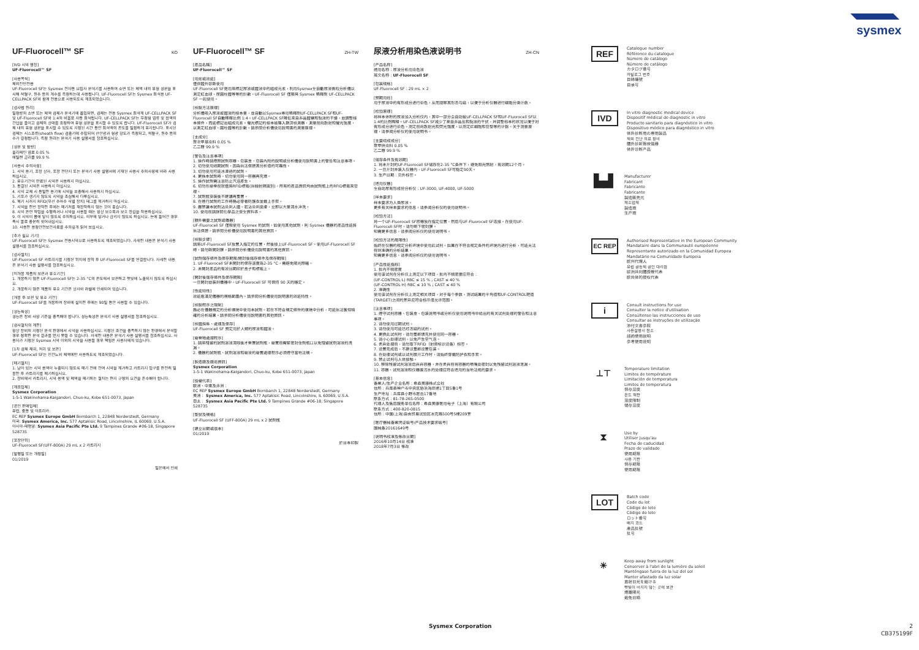sysmex
UF-Fluorocell™ SF KO
[IVD 시약 명칭]
UF-Fluorocell™ SF
[사용목적]
체외진단전용
UF-Fluorocell SF는 Sysmex 전자동 요입자 분석기를 사용하여 소변 또는 체액 내의 유형 성분을 표시해 적혈구, 원주 등의 계수를 측정하는데 사용됩니다. UF-Fluorocell SF는 Sysmex 희석용 UF-CELLPACK SF와 함께 전용으로 사용되도록 제조되었습니다.
[검사법 원리]
일정량의 소변 또는 체액 검체가 분석기에 흡입되면, 검체는 전용 Sysmex 희석제 UF-CELLPACK SF 및 UF-Fluorocell SF와 1:4의 비율로 자동 희석됩니다. UF-CELLPACK SF는 무정형 염류 및 점액의 간섭을 줄이고 검체의 상태를 조정하여 유형 성분을 표시할 수 있도록 합니다. UF-Fluorocell SF가 검체 내의 유형 성분을 표시할 수 있도록 지정된 시간 동안 희석액의 온도를 일정하게 유지합니다. 표시된 검체는 시스조류(sheath flow) 검출기에 주입되어 산란광과 형광 강도가 측정되고, 적혈구, 원주 등의 수가 결정됩니다. 측정 원리는 분석기 사용 설명서를 참조하십시오.
[성분 및 함량]
폴리메틴 염료 0.05 %
에틸렌 글리콜 99.9 %
[사용시 주의사항]
1. 시약 용기, 포장 상자, 포장 전단지 또는 분석기 사용 설명서에 기재된 사용시 주의사항에 따라 사용하십시오.
2. 유효기간이 만료된 시약은 사용하지 마십시오.
3. 동결된 시약은 사용하지 마십시오.
4. 시약 교체 시 동일한 용기에 시약을 보충해서 사용하지 마십시오.
5. 기포가 생기지 않도록 시약을 조심해서 다루십시오.
6. 폐기 시까지 RFID(무선 주파수 식별 장치) 태그를 제거하지 마십시오.
7. 시약을 한번 장착한 후에는 폐기처를 재장착하지 않는 것이 좋습니다.
8. 시약 관련 작업을 수행하거나 시약을 사용할 때는 항상 보호복과 보호 장갑을 착용하십시오.
9. 이 시약이 몸에 닿지 않도록 주의하십시오. 피부에 닿거나 삼키지 않도록 하십시오. 눈에 들어간 경우 즉시 물로 충분히 씻어내십시오.
10. 사용한 용정안전보건자료를 주의깊게 읽어 보십시오.
[추가 필요 기기]
UF-Fluorocell SF는 Sysmex 전용시약으로 사용하도록 제조되었습니다. 자세한 내용은 분석기 사용 설명서를 참조하십시오.
[검사절차]
UF-Fluorocell SF 카트리지를 지정된 위치에 장착 후 UF-Fluorocell SF를 연결합니다. 자세한 내용은 분석기 사용 설명서를 참조하십시오.
[미개봉 제품의 보관과 유효기간]
1. 개봉하지 않은 UF-Fluorocell SF는 2-35 °C의 온도에서 보관하고 햇빛에 노출되지 않도록 하십시오.
2. 개봉하지 않은 제품의 유효 기간은 상자와 라벨에 인쇄되어 있습니다.
[개봉 후 보관 및 유효 기간]
UF-Fluorocell SF를 개봉하여 장비에 설치한 후에는 90일 동안 사용할 수 있습니다.
[성능특성]
성능은 장비 사양 기준을 충족해야 합니다. 성능특성은 분석기 사용 설명서를 참조하십시오.
[검사절차의 제한]
항상 장비의 지정된 분석 환경에서 시약을 사용하십시오. 지정된 조건을 충족하지 않는 환경에서 분석할 경우 정확한 분석 결과를 얻지 못할 수 있습니다. 자세한 내용은 분석기 사용 설명서를 참조하십시오. 사용자가 지정된 Sysmex 시약 이외의 시약을 사용할 경우 책임은 사용자에게 있습니다.
[1차 검체 채취, 처리 및 보관]
UF-Fluorocell SF는 인간뇨와 체액에만 사용하도록 제조되었습니다.
[폐기절차]
1. 남아 있는 시약 용액이 누출되지 않도록 폐기 전에 잔여 시약을 제거하고 카트리지 입구를 완전히 밀봉한 후 카트리지를 폐기하십시오.
2. 장비에서 카트리지, 시약 용액 및 폐액을 폐기하는 절차는 현지 규정의 요건을 준수해야 합니다.
[제조업체]
Sysmex Corporation
1-5-1 Wakinohama-Kaigandori, Chuo-ku, Kobe 651-0073, Japan
[공인 판매업체]
유럽, 중동 및 아프리카:
EC REP Sysmex Europe GmbH Bornbarch 1, 22848 Norderstedt, Germany
미국: Sysmex America, Inc. 577 Aptakisic Road, Lincolnshire, IL 60069, U.S.A.
아시아-태평양: Sysmex Asia Pacific Pte Ltd. 9 Tampines Grande #06-18, Singapore 528735
[포장단위]
UF-Fluorocell SF(UFF-800A) 29 mL x 2 카트리지
[발행일 또는 개정일]
01/2019
일본에서 인쇄
UF-Fluorocell™ SF ZH-TW
[產品名稱]
UF-Fluorocell™ SF
[用途或效能]
僅供體外診斷使用
UF-Fluorocell SF是用來標記尿液或體液中的組成元素，利用Sysmex全自動尿液微粒分析儀以測定紅血球、尿圓柱體等等的計數。UF-Fluorocell SF 僅限與 Sysmex 稀釋劑 UF-CELLPACK SF 一起使用。
[檢驗方法原理]
分析儀吸入尿液或體液的樣本量，並自動以Sysmex專用稀釋劑UF-CELLPACK SF和UF-Fluorocell SF自動稀釋比例 1:4。UF-CELLPACK SF降低來自非晶體鹽和黏液的干擾，並調整樣本條件，而能標記出組成元素。螢光標記的樣本被導入鞘流檢測器，測量前向散射和螢光強度，以測定紅血球、圓柱體等的計數。請參閱分析儀使用說明書的測量原理。
[主成分]
聚次甲基染料 0.05 %
乙二醇 99.9 %
[警告及注意事項]
1. 操作時請遵照試劑容器、包裝盒、包裝內附的說明或分析儀使用說明書上的警告和注意事項。
2. 切勿使用過期試劑，因為無法保證其分析值的可靠性。
3. 切勿使用可能冰凍過的試劑。
4. 更換本試劑時，切勿使用同一容器再充填。
5. 操作試劑需注意防止汽泡產生。
6. 切勿在廢棄前就擅將RFID標籤(無線射頻識別)，所有的產品資訊均由試劑瓶上的RFID標籤來管理。
7. 試劑瓶安裝後不建議再重置。
8. 在進行試劑的工作時務必穿著防護衣並戴上手套。
9. 嚴禁讓本試劑沾染到人體。若沾染到皮膚，立即以大量清水沖洗。
10. 使用前請詳閱化學品之安全資料表。
[額外需要之試劑或儀器]
UF-Fluorocell SF 僅限使用 Sysmex 的試劑，如使用其他試劑，則 Sysmex 儀器的產品性能將無法保證。請參閱分析儀使用說明書的其他資訊。
[檢驗步驟]
請將UF-Fluorocell SF放置入指定的位置，然後接上UF-Fluorocell SF。使用UF-Fluorocell SF 時，請勿斷開封膜。請參閱分析儀使用說明書的其他資訊。
[試劑儲存條件及保存期限/開封後儲存條件及保存期限]
1. UF-Fluorocell SF未開封的保存溫度為2-35 °C，需避免陽光照曬。
2. 未開封產品的有效日期印於盒子和標籤上。
[開封後儲存條件及保存期限]
一旦開封並裝到儀器中，UF-Fluorocell SF 可保持 90 天的穩定。
[性能特性]
效能應滿足儀器的規格範圍內。請參閱分析儀使用說明書的效能特性。
[檢驗程序之限制]
務必在儀器規定的分析環境中使用本試劑。若在不符合規定條件的環境中分析，可能無法獲得精確的分析結果。請參閱分析儀使用說明書的其他資訊。
[檢體採集、處理及保存]
UF-Fluorocell SF 預定用於人類的尿液和體液。
[廢棄物處理程序]
1. 請將殘留的試劑溶液清除後才棄置試劑瓶，廢置前需緊密封住劑瓶口以免殘留試劑溶液的洩漏。
2. 儀器的試劑瓶、試劑溶液和廢液的廢置處理程序必須遵守當地法規。
[製造廠及廠商資訊]
Sysmex Corporation
1-5-1 Wakinohama-Kaigandori, Chuo-ku, Kobe 651-0073, Japan
[授權代表]
歐洲、中東及非洲：
EC REP Sysmex Europe GmbH Bornbarch 1, 22848 Norderstedt, Germany
美洲： Sysmex America, Inc. 577 Aptakisic Road, Lincolnshire, IL 60069, U.S.A.
亞太： Sysmex Asia Pacific Pte Ltd. 9 Tampines Grande #06-18, Singapore 528735
[型號及規格]
UF-Fluorocell SF (UFF-800A) 29 mL x 2 試劑瓶
[建立日期或版本]
01/2019
於日本印製
尿液分析用染色液说明书 ZH-CN
[产品名称]
通用名称：尿液分析用染色液
英文名称：UF-Fluorocell SF
[包装规格]
UF-Fluorocell SF：29 mL × 2
[预期用途]
用于尿液中的有形成分进行染色，从而观察其形态与结，以便于分析仪器进行细胞分类计数。
[检验原理]
将样本体积的尿液加入分析仪内，其中一部分会自动被UF-CELLPACK SF和UF-Fluorocell SF以1:4的比例稀释。UF-CELLPACK SF减少了来自非晶盐和黏液的干扰，并调整标本的状况以便于对有形成分进行染色。测定前向散射光和荧光强度，以测定红细胞和管型等的计数。关于测量原理，请参阅分析仪的使用说明书。
[主要组成成分]
聚甲炔染料 0.05 %
乙二醇 99.9 %
[储存条件及有效期]
1. 将未开封的UF-Fluorocell SF储存在2-35 °C条件下，避免阳光照射，有效期12个月。
2. 一旦开封并装入仪器内，UF-Fluorocell SF可稳定90天。
3. 生产日期：见外标签。
[适用仪器]
全自动尿有形成份分析仪：UF-3000, UF-4000, UF-5000
[样本要求]
样本要求为人类尿液。
更多有关样本要求的信息，请参阅分析仪的使用说明书。
[检验方法]
将一个UF-Fluorocell SF容器放在指定位置，然后与UF-Fluorocell SF连接。在使用UF-Fluorocell SF时，请勿断下密封膜。
知需更多信息，请参阅分析仪的使用说明书。
[检验方法的局限性]
始终在仪器的规定分析环境中使用此试剂。如果在不符合规定条件的环境内进行分析，可能无法得到准确的分析结果。
知需更多信息，请参阅分析仪的使用说明书。
[产品性能指标]
1. 批内不精密度
使用该试剂在分析仪上测定以下项目，批内不精密度应符合：
(UF-CONTROL·L) RBC ≤ 15 %；CAST ≤ 40 %
(UF-CONTROL·H) RBC ≤ 10 %；CAST ≤ 40 %
2. 准确性
使用该试剂在分析仪上测定相关项目，对于每个参数，测试结果的平均值和UF-CONTROL靶值(TARGET)之间的差异应符合标示值允许范围。
[注意事项]
1. 遵守试剂容器、包装盒、包装说明书或分析仪使用说明书中给出的有关试剂处理的警告和注意事项。
2. 请勿使用过期试剂。
3. 请勿使用可能已经冻结的试剂。
4. 更换此试剂时，请勿重新填充并使用同一容器。
5. 请小心处理试剂，以免产生空气泡。
6. 丢弃处理前，请勿取下RFID（射频标识设备）标签。
7. 设置完成后，不建议重新设置包装。
8. 在处理试剂或以试剂展开工作时，请始终穿戴防护衣和手套。
9. 禁止试剂与人体接触。
10. 移除残留试剂溶液后弃弃容器，并在丢弃前将容器的喷嘴处密封以免残留试剂溶液泄漏。
11. 容器、试剂溶液和仪器废污水的处理应符合适用的当地法规的要求。
[基本信息]
备案人/生产企业名称：希森美康株式会社
住所：兵库县神户市中央区胁浜海岸通1丁目5番1号
生产地址：兵库县小野市匠台17番地
联系方式：81-78-265-0500
代理人及售后服务单位名称：希森美康医用电子（上海）有限公司
联系方式：400-820-0815
住所：中国(上海)自由贸易试验区冰克路500号5幢209室
[医疗器械备案凭证编号/产品技术要求编号]
国械备20161649号
[说明书核准及修改日期]
2016年10月14日 核准
2018年7月3日 修改
REF
Catalogue number
Référence du catalogue
Número de catálogo
Número de catálogo
カタログ番号
카탈로그 번호
目錄編號
目录号
IVD
In vitro diagnostic medical device
Dispositif médical de diagnostic in vitro
Producto sanitario para diagnóstico in vitro
Dispositivo médico para diagnóstico in vitro
体外診断用の専用製品
체외 진단 의료 장비
體外診斷醫療儀器
体外诊断产品
▙▟
Manufacturer
Fabricant
Fabricante
Fabricante
製造販売元
제조업체
製造商
生产商
EC REP
Authorised Representative in the European Community
Mandataire dans la Communauté européenne
Representante autorizado en la Comunidad Europea
Mandatário na Comunidade Europeia
欧州代理人
유럽 공동체 공인 대리점
歐洲共同體授權代表
欧共体的授权代表
i
Consult instructions for use
Consulter la notice d'utilisation
Consúltense las instrucciones de uso
Consultar as instruções de utilização
添付文書参照
사용설명서 참조
諮詢使用說明
参考使用说明
⊥⊤
Temperature limitation
Limites de température
Limitación de temperatura
Limites de temperatura
保存温度
온도 제한
溫度限制
储存温度
⧗
Use by
Utiliser jusqu'au
Fecha de caducidad
Prazo de validade
使用期限
사용 기한
保存期限
使用期限
LOT
Batch code
Code du lot
Código de lote
Código do lote
ロット番号
배치 코드
產品批號
批号
☀
Keep away from sunlight
Conserver à l'abri de la lumière du soleil
Manténgase fuera de la luz del sol
Manter afastado da luz solar
直射日光を避ける
햇빛이 비치지 않는 곳에 보관
遠離陽光
避免日晒
Sysmex Corporation 2
CB375199F